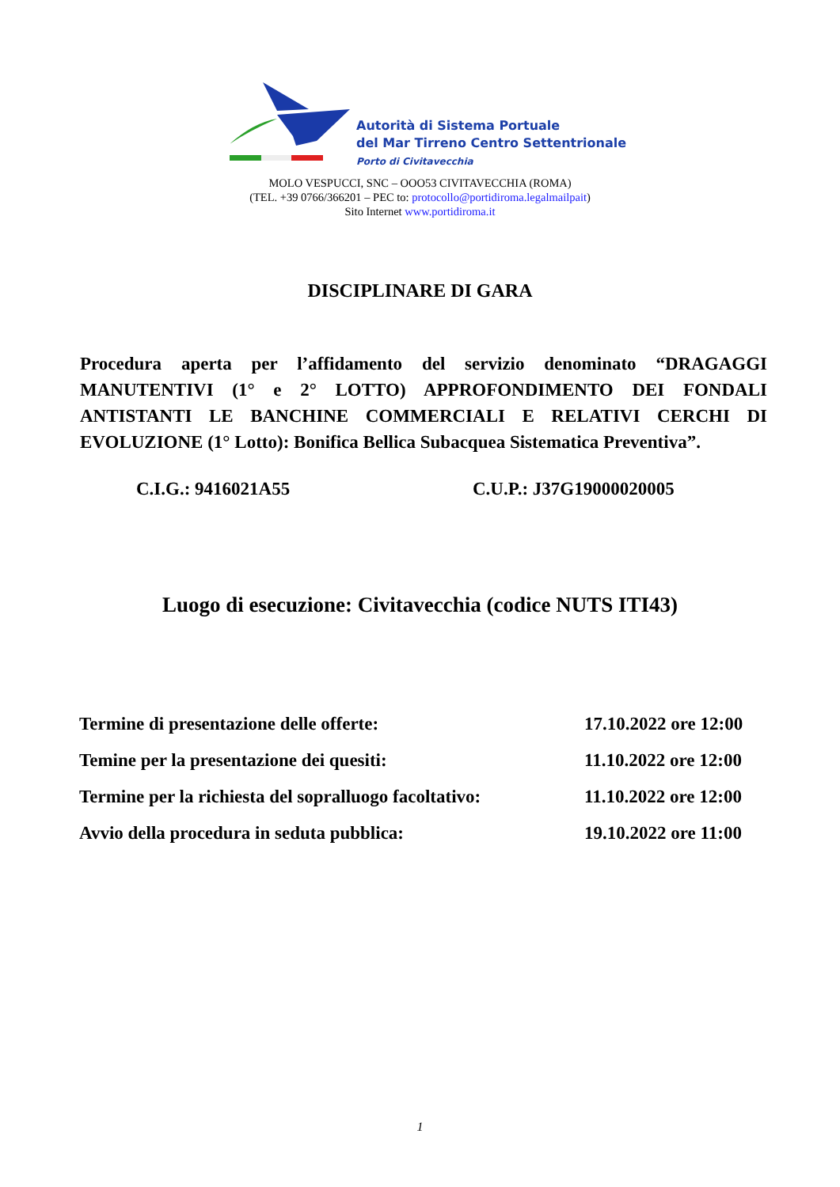Autorità di Sistema Portuale
del Mar Tirreno Centro Settentrionale
Porto di Civitavecchia
MOLO VESPUCCI, SNC – OOO53 CIVITAVECCHIA (ROMA)
(TEL. +39 0766/366201 – PEC to: protocollo@portidiroma.legalmailpait)
Sito Internet www.portidiroma.it
DISCIPLINARE DI GARA
Procedura aperta per l’affidamento del servizio denominato “DRAGAGGI MANUTENTIVI (1° e 2° LOTTO) APPROFONDIMENTO DEI FONDALI ANTISTANTI LE BANCHINE COMMERCIALI E RELATIVI CERCHI DI EVOLUZIONE (1° Lotto): Bonifica Bellica Subacquea Sistematica Preventiva”.
C.I.G.: 9416021A55 C.U.P.: J37G19000020005
Luogo di esecuzione: Civitavecchia (codice NUTS ITI43)
| Termine di presentazione delle offerte: | 17.10.2022 ore 12:00 |
| Temine per la presentazione dei quesiti: | 11.10.2022 ore 12:00 |
| Termine per la richiesta del sopralluogo facoltativo: | 11.10.2022 ore 12:00 |
| Avvio della procedura in seduta pubblica: | 19.10.2022 ore 11:00 |
1